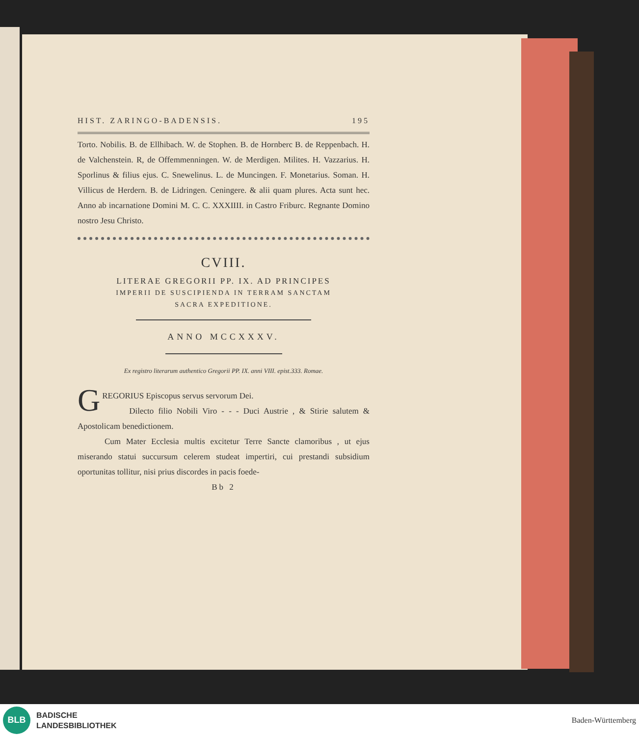HIST. ZARINGO-BADENSIS. 195
Torto. Nobilis. B. de Ellhibach. W. de Stophen. B. de Hornberc B. de Reppenbach. H. de Valchenstein. R, de Offemmenningen. W. de Merdigen. Milites. H. Vazzarius. H. Sporlinus & filius ejus. C. Snewelinus. L. de Muncingen. F. Monetarius. Soman. H. Villicus de Herdern. B. de Lidringen. Ceningere. & alii quam plures. Acta sunt hec. Anno ab incarnatione Domini M. C. C. XXXIIII. in Castro Friburc. Regnante Domino nostro Jesu Christo.
CVIII.
LITERAE GREGORII PP. IX. AD PRINCIPES
IMPERII DE SUSCIPIENDA IN TERRAM SANCTAM
SACRA EXPEDITIONE.
ANNO MCCXXXV.
Ex registro literarum authentico Gregorii PP. IX. anni VIII. epist.333. Romae.
GREGORIUS Episcopus servus servorum Dei.
Dilecto filio Nobili Viro - - - Duci Austrie , & Stirie salutem & Apostolicam benedictionem.
Cum Mater Ecclesia multis excitetur Terre Sancte clamoribus , ut ejus miserando statui succursum celerem studeat impertiri, cui prestandi subsidium oportunitas tollitur, nisi prius discordes in pacis foede-
Bb 2
BLB
BADISCHE
LANDESBIBLIOTHEK
Baden-Württemberg